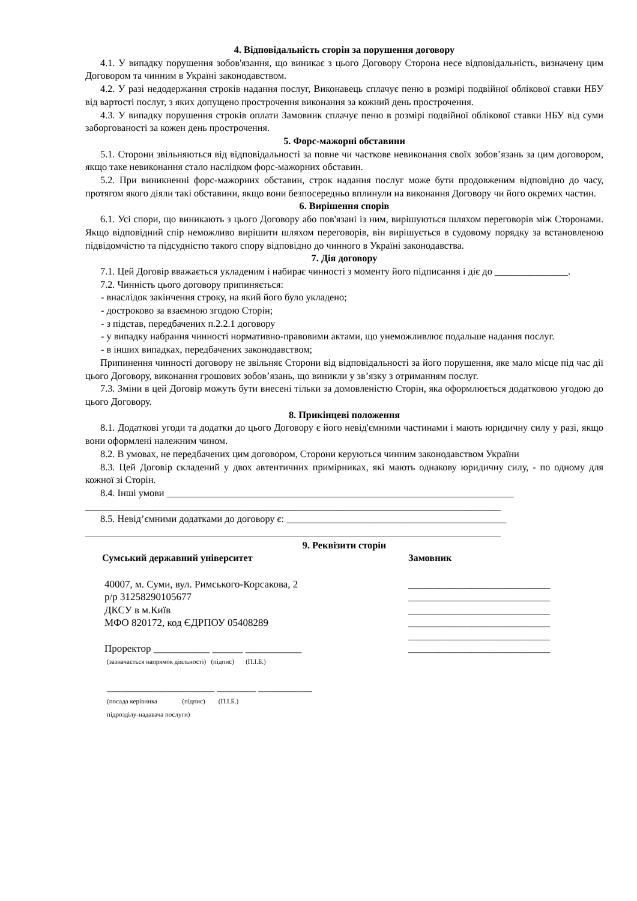4. Відповідальність сторін за порушення договору
4.1. У випадку порушення зобов'язання, що виникає з цього Договору Сторона несе відповідальність, визначену цим Договором та чинним в Україні законодавством.
4.2. У разі недодержання строків надання послуг, Виконавець сплачує пеню в розмірі подвійної облікової ставки НБУ від вартості послуг, з яких допущено прострочення виконання за кожний день прострочення.
4.3. У випадку порушення строків оплати Замовник сплачує пеню в розмірі подвійної облікової ставки НБУ від суми заборгованості за кожен день прострочення.
5. Форс-мажорні обставини
5.1. Сторони звільняються від відповідальності за повне чи часткове невиконання своїх зобов’язань за цим договором, якщо таке невиконання стало наслідком форс-мажорних обставин.
5.2. При виникненні форс-мажорних обставин, строк надання послуг може бути продовженим відповідно до часу, протягом якого діяли такі обставини, якщо вони безпосередньо вплинули на виконання Договору чи його окремих частин.
6. Вирішення спорів
6.1. Усі спори, що виникають з цього Договору або пов'язані із ним, вирішуються шляхом переговорів між Сторонами. Якщо відповідний спір неможливо вирішити шляхом переговорів, він вирішується в судовому порядку за встановленою підвідомчістю та підсудністю такого спору відповідно до чинного в Україні законодавства.
7. Дія договору
7.1. Цей Договір вважається укладеним і набирає чинності з моменту його підписання і діє до _______________.
7.2. Чинність цього договору припиняється:
- внаслідок закінчення строку, на який його було укладено;
- достроково за взаємною згодою Сторін;
- з підстав, передбачених п.2.2.1 договору
- у випадку набрання чинності нормативно-правовими актами, що унеможливлює подальше надання послуг.
- в інших випадках, передбачених законодавством;
Припинення чинності договору не звільняє Сторони від відповідальності за його порушення, яке мало місце під час дії цього Договору, виконання грошових зобов’язань, що виникли у зв’язку з отриманням послуг.
7.3. Зміни в цей Договір можуть бути внесені тільки за домовленістю Сторін, яка оформлюється додатковою угодою до цього Договору.
8. Прикінцеві положення
8.1. Додаткові угоди та додатки до цього Договору є його невід'ємними частинами і мають юридичну силу у разі, якщо вони оформлені належним чином.
8.2. В умовах, не передбачених цим договором, Сторони керуються чинним законодавством України
8.3. Цей Договір складений у двох автентичних примірниках, які мають однакову юридичну силу, - по одному для кожної зі Сторін.
8.4. Інші умови _______________________________________________________________________
_____________________________________________________________________________________
8.5. Невід’ємними додатками до договору є: _____________________________________________
_____________________________________________________________________________________
9. Реквізити сторін
Сумський державний університет
40007, м. Суми, вул. Римського-Корсакова, 2
р/р 31258290105677
ДКСУ в м.Київ
МФО 820172, код ЄДРПОУ 05408289
Проректор ___________ ______ ___________
(зазначається напрямок діяльності) (підпис) (П.І.Б.)
______________________ ________ ___________
(посада керівника (підпис) (П.І.Б.)
підрозділу-надавача послуги)
Замовник
_____________________________
_____________________________
_____________________________
_____________________________
_____________________________
_____________________________